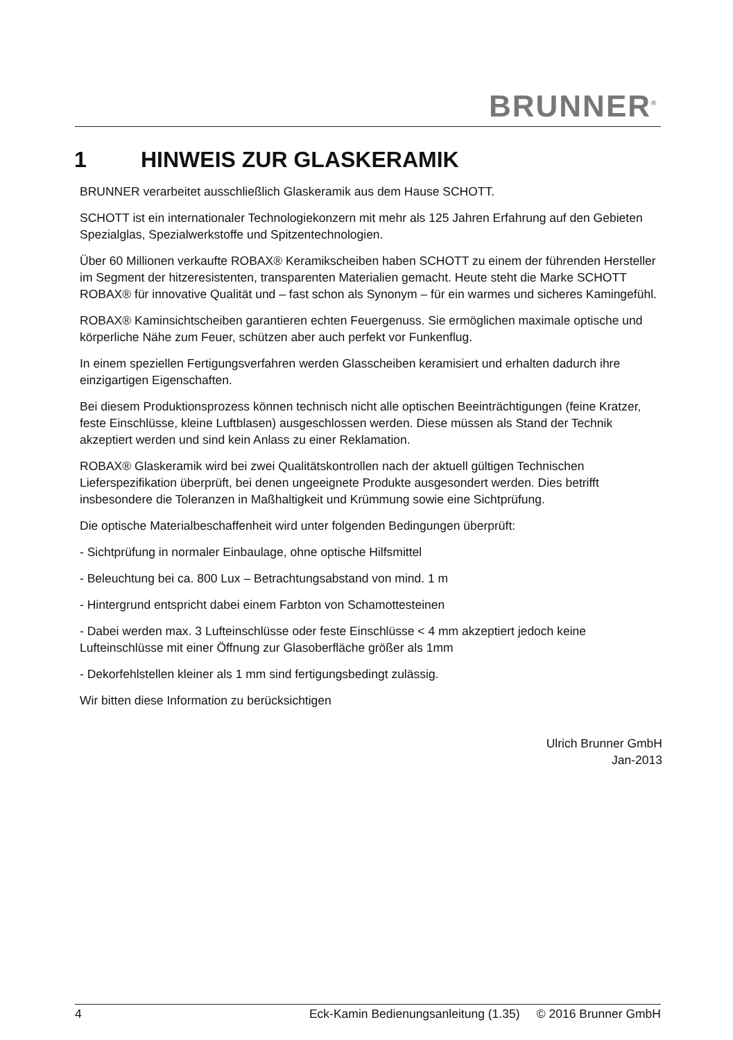BRUNNER<sup>®</sup>
1 HINWEIS ZUR GLASKERAMIK
BRUNNER verarbeitet ausschließlich Glaskeramik aus dem Hause SCHOTT.
SCHOTT ist ein internationaler Technologiekonzern mit mehr als 125 Jahren Erfahrung auf den Gebieten Spezialglas, Spezialwerkstoffe und Spitzentechnologien.
Über 60 Millionen verkaufte ROBAX® Keramikscheiben haben SCHOTT zu einem der führenden Hersteller im Segment der hitzeresistenten, transparenten Materialien gemacht. Heute steht die Marke SCHOTT ROBAX® für innovative Qualität und – fast schon als Synonym – für ein warmes und sicheres Kamingefühl.
ROBAX® Kaminsichtscheiben garantieren echten Feuergenuss. Sie ermöglichen maximale optische und körperliche Nähe zum Feuer, schützen aber auch perfekt vor Funkenflug.
In einem speziellen Fertigungsverfahren werden Glasscheiben keramisiert und erhalten dadurch ihre einzigartigen Eigenschaften.
Bei diesem Produktionsprozess können technisch nicht alle optischen Beeinträchtigungen (feine Kratzer, feste Einschlüsse, kleine Luftblasen) ausgeschlossen werden. Diese müssen als Stand der Technik akzeptiert werden und sind kein Anlass zu einer Reklamation.
ROBAX® Glaskeramik wird bei zwei Qualitätskontrollen nach der aktuell gültigen Technischen Lieferspezifikation überprüft, bei denen ungeeignete Produkte ausgesondert werden. Dies betrifft insbesondere die Toleranzen in Maßhaltigkeit und Krümmung sowie eine Sichtprüfung.
Die optische Materialbeschaffenheit wird unter folgenden Bedingungen überprüft:
- Sichtprüfung in normaler Einbaulage, ohne optische Hilfsmittel
- Beleuchtung bei ca. 800 Lux – Betrachtungsabstand von mind. 1 m
- Hintergrund entspricht dabei einem Farbton von Schamottesteinen
- Dabei werden max. 3 Lufteinschlüsse oder feste Einschlüsse < 4 mm akzeptiert jedoch keine Lufteinschlüsse mit einer Öffnung zur Glasoberfläche größer als 1mm
- Dekorfehlstellen kleiner als 1 mm sind fertigungsbedingt zulässig.
Wir bitten diese Information zu berücksichtigen
Ulrich Brunner GmbH
Jan-2013
4 Eck-Kamin Bedienungsanleitung (1.35) © 2016 Brunner GmbH